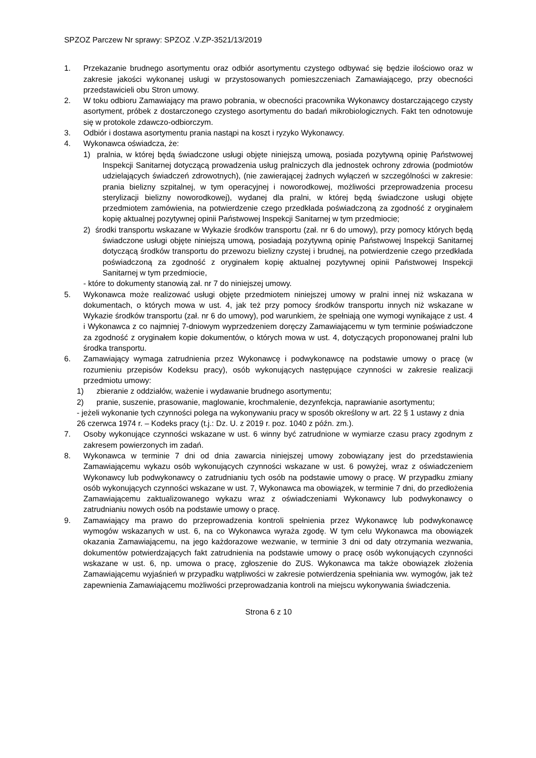SPZOZ Parczew Nr sprawy: SPZOZ .V.ZP-3521/13/2019
1. Przekazanie brudnego asortymentu oraz odbiór asortymentu czystego odbywać się będzie ilościowo oraz w zakresie jakości wykonanej usługi w przystosowanych pomieszczeniach Zamawiającego, przy obecności przedstawicieli obu Stron umowy.
2. W toku odbioru Zamawiający ma prawo pobrania, w obecności pracownika Wykonawcy dostarczającego czysty asortyment, próbek z dostarczonego czystego asortymentu do badań mikrobiologicznych. Fakt ten odnotowuje się w protokole zdawczo-odbiorczym.
3. Odbiór i dostawa asortymentu prania nastąpi na koszt i ryzyko Wykonawcy.
4. Wykonawca oświadcza, że:
1) pralnia, w której będą świadczone usługi objęte niniejszą umową, posiada pozytywną opinię Państwowej Inspekcji Sanitarnej dotyczącą prowadzenia usług pralniczych dla jednostek ochrony zdrowia (podmiotów udzielających świadczeń zdrowotnych), (nie zawierającej żadnych wyłączeń w szczególności w zakresie: prania bielizny szpitalnej, w tym operacyjnej i noworodkowej, możliwości przeprowadzenia procesu sterylizacji bielizny noworodkowej), wydanej dla pralni, w której będą świadczone usługi objęte przedmiotem zamówienia, na potwierdzenie czego przedkłada poświadczoną za zgodność z oryginałem kopię aktualnej pozytywnej opinii Państwowej Inspekcji Sanitarnej w tym przedmiocie;
2) środki transportu wskazane w Wykazie środków transportu (zał. nr 6 do umowy), przy pomocy których będą świadczone usługi objęte niniejszą umową, posiadają pozytywną opinię Państwowej Inspekcji Sanitarnej dotyczącą środków transportu do przewozu bielizny czystej i brudnej, na potwierdzenie czego przedkłada poświadczoną za zgodność z oryginałem kopię aktualnej pozytywnej opinii Państwowej Inspekcji Sanitarnej w tym przedmiocie,
- które to dokumenty stanowią zał. nr 7 do niniejszej umowy.
5. Wykonawca może realizować usługi objęte przedmiotem niniejszej umowy w pralni innej niż wskazana w dokumentach, o których mowa w ust. 4, jak też przy pomocy środków transportu innych niż wskazane w Wykazie środków transportu (zał. nr 6 do umowy), pod warunkiem, że spełniają one wymogi wynikające z ust. 4 i Wykonawca z co najmniej 7-dniowym wyprzedzeniem doręczy Zamawiającemu w tym terminie poświadczone za zgodność z oryginałem kopie dokumentów, o których mowa w ust. 4, dotyczących proponowanej pralni lub środka transportu.
6. Zamawiający wymaga zatrudnienia przez Wykonawcę i podwykonawcę na podstawie umowy o pracę (w rozumieniu przepisów Kodeksu pracy), osób wykonujących następujące czynności w zakresie realizacji przedmiotu umowy:
1) zbieranie z oddziałów, ważenie i wydawanie brudnego asortymentu;
2) pranie, suszenie, prasowanie, maglowanie, krochmalenie, dezynfekcja, naprawianie asortymentu;
- jeżeli wykonanie tych czynności polega na wykonywaniu pracy w sposób określony w art. 22 § 1 ustawy z dnia 26 czerwca 1974 r. – Kodeks pracy (t.j.: Dz. U. z 2019 r. poz. 1040 z późn. zm.).
7. Osoby wykonujące czynności wskazane w ust. 6 winny być zatrudnione w wymiarze czasu pracy zgodnym z zakresem powierzonych im zadań.
8. Wykonawca w terminie 7 dni od dnia zawarcia niniejszej umowy zobowiązany jest do przedstawienia Zamawiającemu wykazu osób wykonujących czynności wskazane w ust. 6 powyżej, wraz z oświadczeniem Wykonawcy lub podwykonawcy o zatrudnianiu tych osób na podstawie umowy o pracę. W przypadku zmiany osób wykonujących czynności wskazane w ust. 7, Wykonawca ma obowiązek, w terminie 7 dni, do przedłożenia Zamawiającemu zaktualizowanego wykazu wraz z oświadczeniami Wykonawcy lub podwykonawcy o zatrudnianiu nowych osób na podstawie umowy o pracę.
9. Zamawiający ma prawo do przeprowadzenia kontroli spełnienia przez Wykonawcę lub podwykonawcę wymogów wskazanych w ust. 6, na co Wykonawca wyraża zgodę. W tym celu Wykonawca ma obowiązek okazania Zamawiającemu, na jego każdorazowe wezwanie, w terminie 3 dni od daty otrzymania wezwania, dokumentów potwierdzających fakt zatrudnienia na podstawie umowy o pracę osób wykonujących czynności wskazane w ust. 6, np. umowa o pracę, zgłoszenie do ZUS. Wykonawca ma także obowiązek złożenia Zamawiającemu wyjaśnień w przypadku wątpliwości w zakresie potwierdzenia spełniania ww. wymogów, jak też zapewnienia Zamawiającemu możliwości przeprowadzania kontroli na miejscu wykonywania świadczenia.
Strona 6 z 10